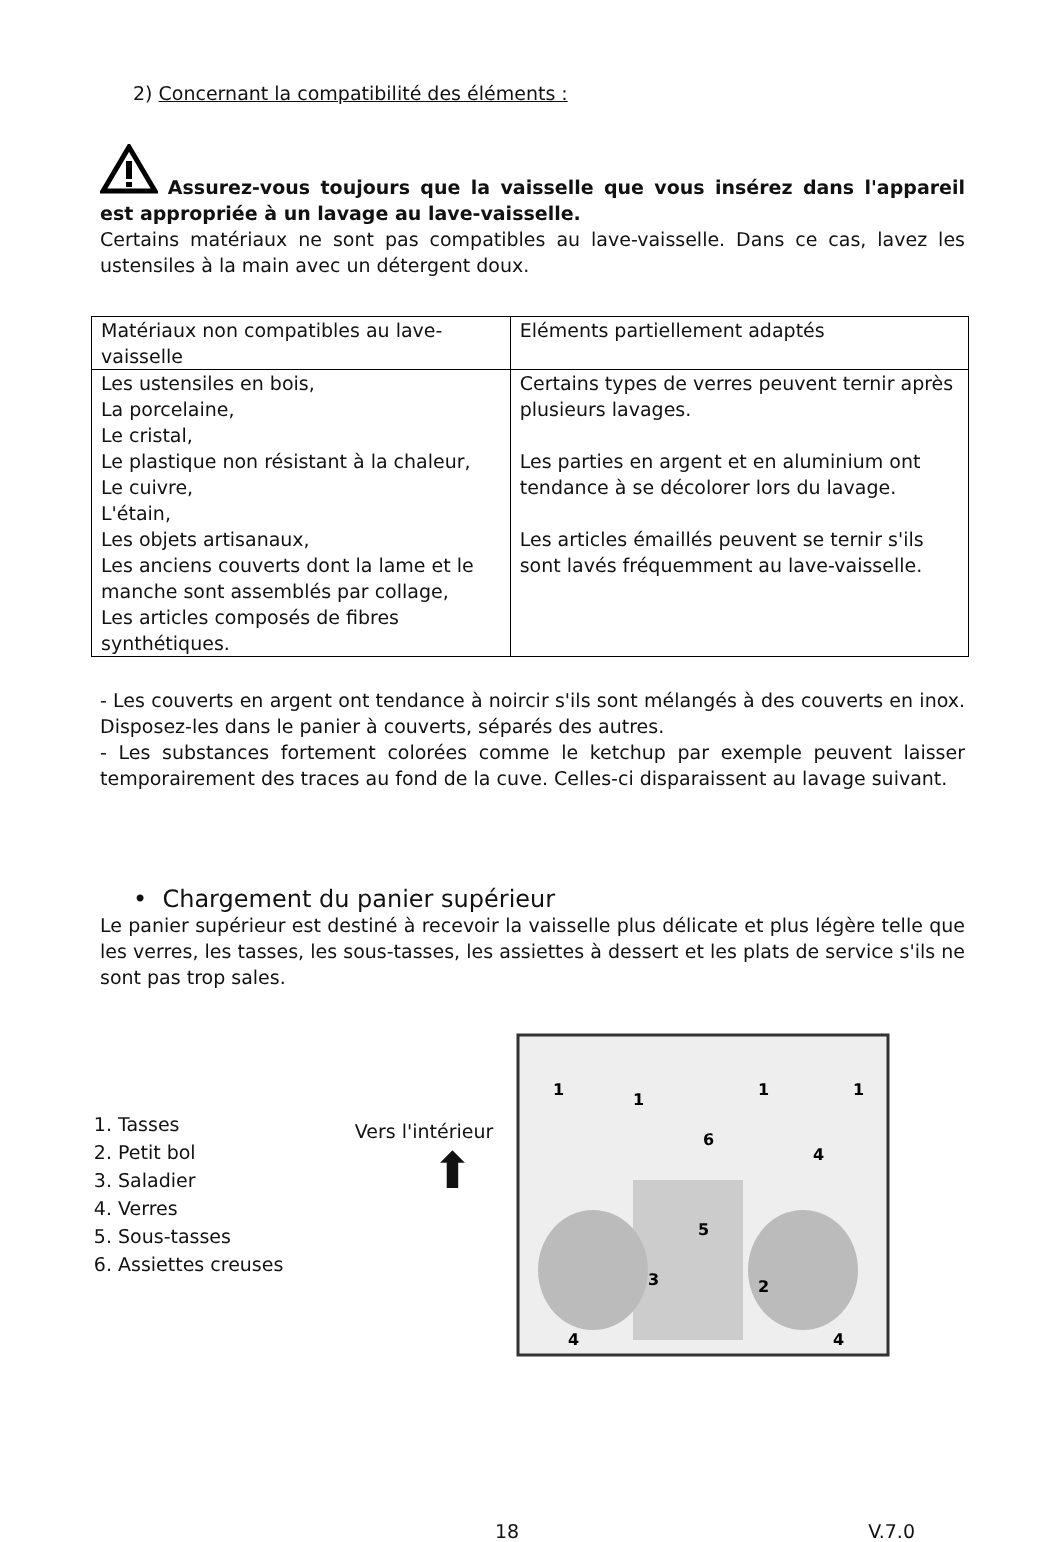2) Concernant la compatibilité des éléments :
Assurez-vous toujours que la vaisselle que vous insérez dans l'appareil est appropriée à un lavage au lave-vaisselle.
Certains matériaux ne sont pas compatibles au lave-vaisselle. Dans ce cas, lavez les ustensiles à la main avec un détergent doux.
| Matériaux non compatibles au lave-vaisselle | Eléments partiellement adaptés |
| --- | --- |
| Les ustensiles en bois, La porcelaine, Le cristal, Le plastique non résistant à la chaleur, Le cuivre, L'étain, Les objets artisanaux, Les anciens couverts dont la lame et le manche sont assemblés par collage, Les articles composés de fibres synthétiques. | Certains types de verres peuvent ternir après plusieurs lavages. Les parties en argent et en aluminium ont tendance à se décolorer lors du lavage. Les articles émaillés peuvent se ternir s'ils sont lavés fréquemment au lave-vaisselle. |
- Les couverts en argent ont tendance à noircir s'ils sont mélangés à des couverts en inox. Disposez-les dans le panier à couverts, séparés des autres.
- Les substances fortement colorées comme le ketchup par exemple peuvent laisser temporairement des traces au fond de la cuve. Celles-ci disparaissent au lavage suivant.
• Chargement du panier supérieur
Le panier supérieur est destiné à recevoir la vaisselle plus délicate et plus légère telle que les verres, les tasses, les sous-tasses, les assiettes à dessert et les plats de service s'ils ne sont pas trop sales.
1. Tasses
2. Petit bol
3. Saladier
4. Verres
5. Sous-tasses
6. Assiettes creuses
Vers l'intérieur
⬆
1
1
1
1
6
4
5
3
2
4
4
18 V.7.0